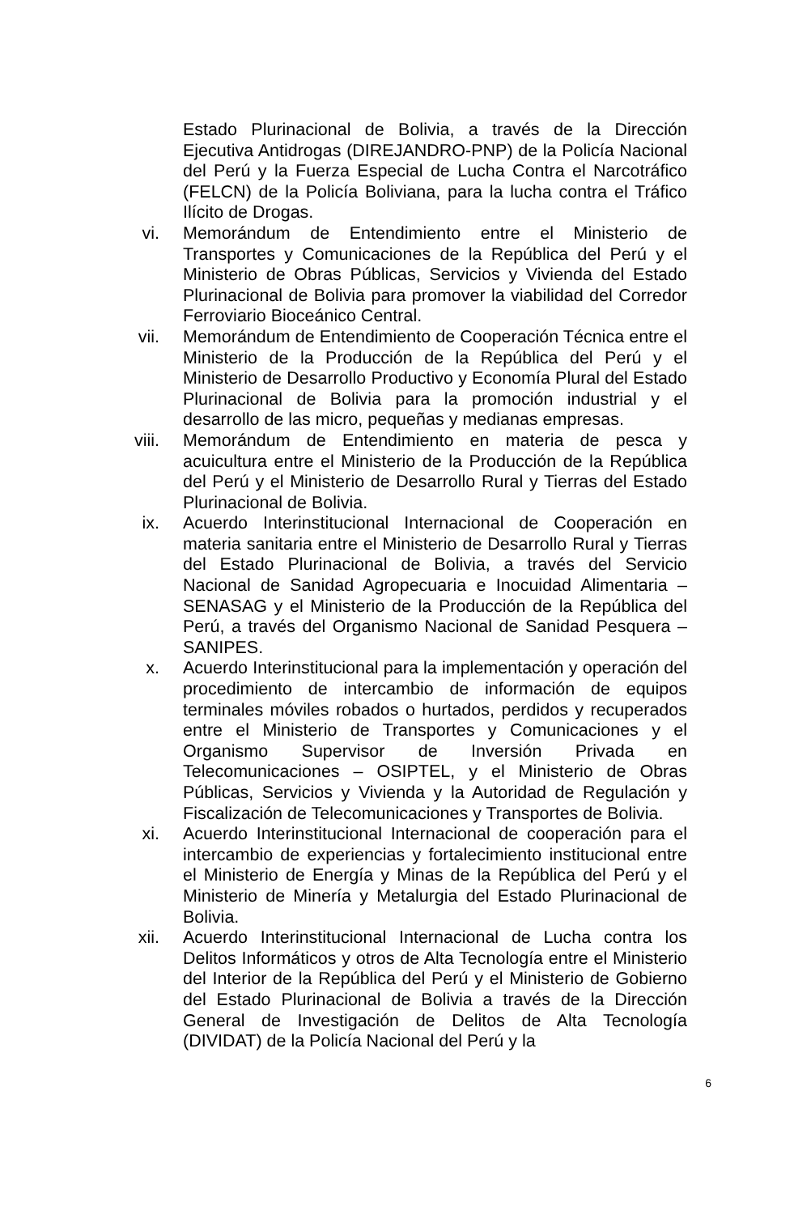Estado Plurinacional de Bolivia, a través de la Dirección Ejecutiva Antidrogas (DIREJANDRO-PNP) de la Policía Nacional del Perú y la Fuerza Especial de Lucha Contra el Narcotráfico (FELCN) de la Policía Boliviana, para la lucha contra el Tráfico Ilícito de Drogas.
vi. Memorándum de Entendimiento entre el Ministerio de Transportes y Comunicaciones de la República del Perú y el Ministerio de Obras Públicas, Servicios y Vivienda del Estado Plurinacional de Bolivia para promover la viabilidad del Corredor Ferroviario Bioceánico Central.
vii. Memorándum de Entendimiento de Cooperación Técnica entre el Ministerio de la Producción de la República del Perú y el Ministerio de Desarrollo Productivo y Economía Plural del Estado Plurinacional de Bolivia para la promoción industrial y el desarrollo de las micro, pequeñas y medianas empresas.
viii. Memorándum de Entendimiento en materia de pesca y acuicultura entre el Ministerio de la Producción de la República del Perú y el Ministerio de Desarrollo Rural y Tierras del Estado Plurinacional de Bolivia.
ix. Acuerdo Interinstitucional Internacional de Cooperación en materia sanitaria entre el Ministerio de Desarrollo Rural y Tierras del Estado Plurinacional de Bolivia, a través del Servicio Nacional de Sanidad Agropecuaria e Inocuidad Alimentaria – SENASAG y el Ministerio de la Producción de la República del Perú, a través del Organismo Nacional de Sanidad Pesquera – SANIPES.
x. Acuerdo Interinstitucional para la implementación y operación del procedimiento de intercambio de información de equipos terminales móviles robados o hurtados, perdidos y recuperados entre el Ministerio de Transportes y Comunicaciones y el Organismo Supervisor de Inversión Privada en Telecomunicaciones – OSIPTEL, y el Ministerio de Obras Públicas, Servicios y Vivienda y la Autoridad de Regulación y Fiscalización de Telecomunicaciones y Transportes de Bolivia.
xi. Acuerdo Interinstitucional Internacional de cooperación para el intercambio de experiencias y fortalecimiento institucional entre el Ministerio de Energía y Minas de la República del Perú y el Ministerio de Minería y Metalurgia del Estado Plurinacional de Bolivia.
xii. Acuerdo Interinstitucional Internacional de Lucha contra los Delitos Informáticos y otros de Alta Tecnología entre el Ministerio del Interior de la República del Perú y el Ministerio de Gobierno del Estado Plurinacional de Bolivia a través de la Dirección General de Investigación de Delitos de Alta Tecnología (DIVIDAT) de la Policía Nacional del Perú y la
6